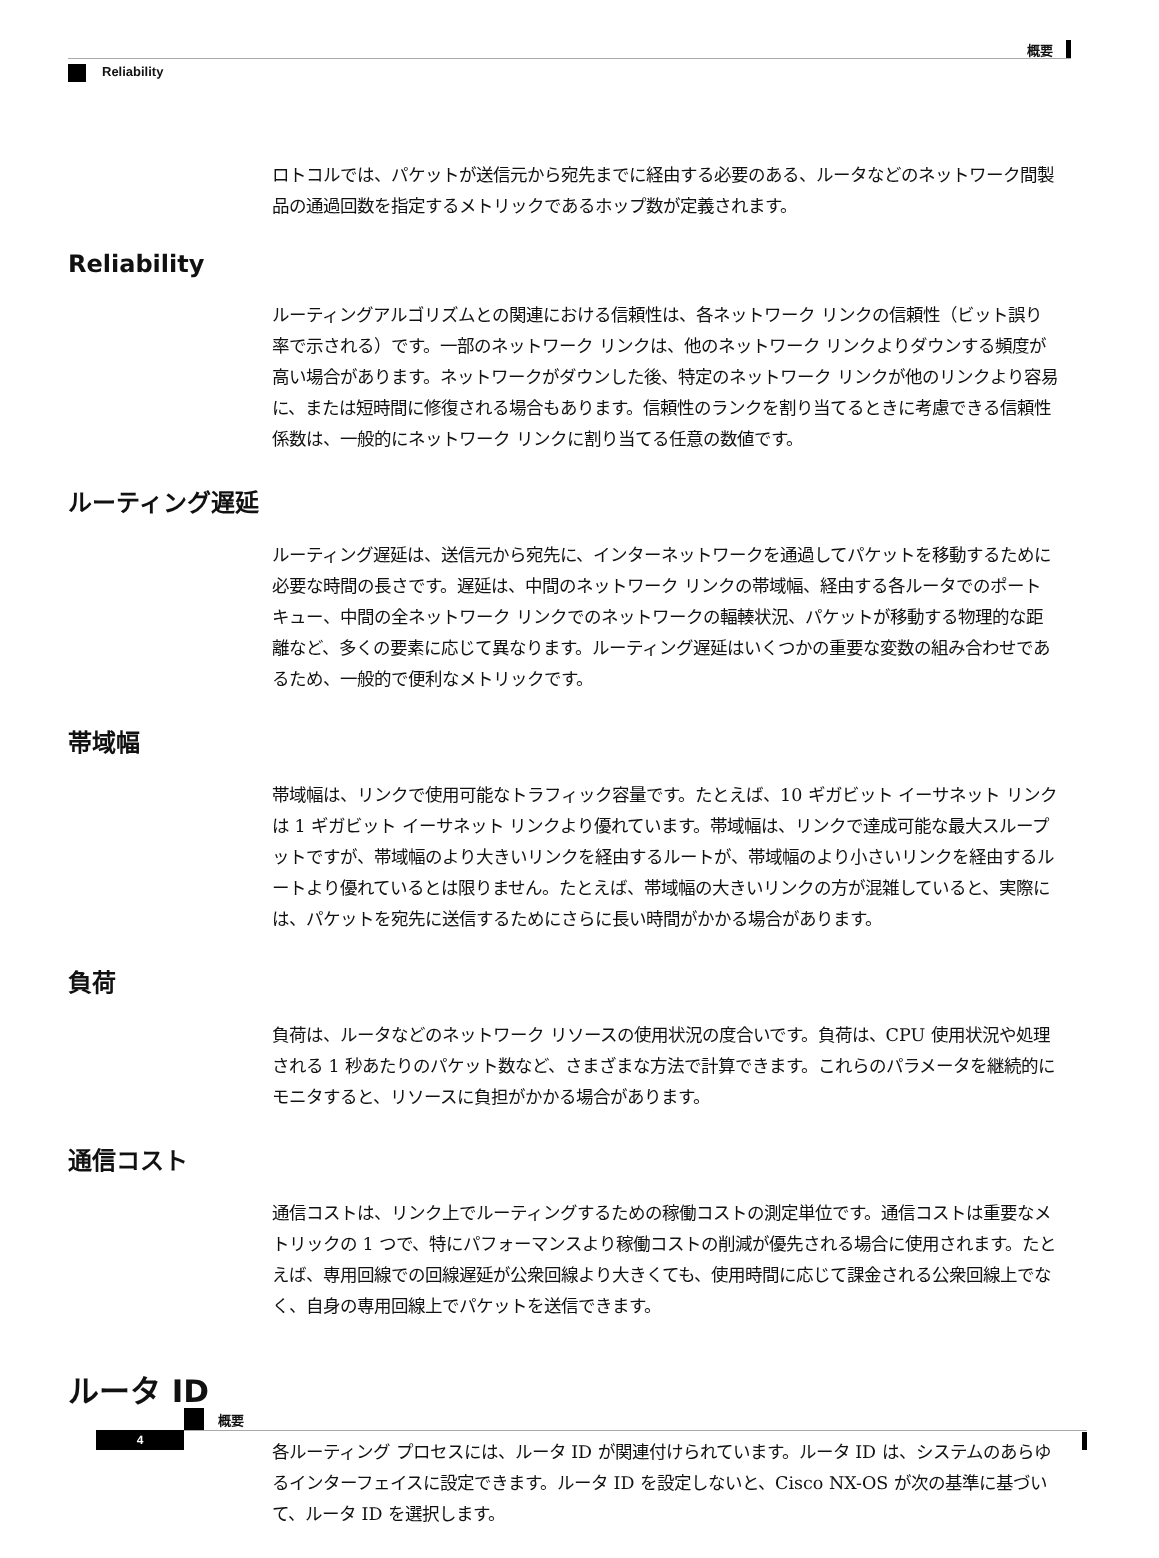概要
Reliability
ロトコルでは、パケットが送信元から宛先までに経由する必要のある、ルータなどのネットワーク間製品の通過回数を指定するメトリックであるホップ数が定義されます。
Reliability
ルーティングアルゴリズムとの関連における信頼性は、各ネットワーク リンクの信頼性（ビット誤り率で示される）です。一部のネットワーク リンクは、他のネットワーク リンクよりダウンする頻度が高い場合があります。ネットワークがダウンした後、特定のネットワーク リンクが他のリンクより容易に、または短時間に修復される場合もあります。信頼性のランクを割り当てるときに考慮できる信頼性係数は、一般的にネットワーク リンクに割り当てる任意の数値です。
ルーティング遅延
ルーティング遅延は、送信元から宛先に、インターネットワークを通過してパケットを移動するために必要な時間の長さです。遅延は、中間のネットワーク リンクの帯域幅、経由する各ルータでのポート キュー、中間の全ネットワーク リンクでのネットワークの輻輳状況、パケットが移動する物理的な距離など、多くの要素に応じて異なります。ルーティング遅延はいくつかの重要な変数の組み合わせであるため、一般的で便利なメトリックです。
帯域幅
帯域幅は、リンクで使用可能なトラフィック容量です。たとえば、10 ギガビット イーサネット リンクは 1 ギガビット イーサネット リンクより優れています。帯域幅は、リンクで達成可能な最大スループットですが、帯域幅のより大きいリンクを経由するルートが、帯域幅のより小さいリンクを経由するルートより優れているとは限りません。たとえば、帯域幅の大きいリンクの方が混雑していると、実際には、パケットを宛先に送信するためにさらに長い時間がかかる場合があります。
負荷
負荷は、ルータなどのネットワーク リソースの使用状況の度合いです。負荷は、CPU 使用状況や処理される 1 秒あたりのパケット数など、さまざまな方法で計算できます。これらのパラメータを継続的にモニタすると、リソースに負担がかかる場合があります。
通信コスト
通信コストは、リンク上でルーティングするための稼働コストの測定単位です。通信コストは重要なメトリックの 1 つで、特にパフォーマンスより稼働コストの削減が優先される場合に使用されます。たとえば、専用回線での回線遅延が公衆回線より大きくても、使用時間に応じて課金される公衆回線上でなく、自身の専用回線上でパケットを送信できます。
ルータ ID
各ルーティング プロセスには、ルータ ID が関連付けられています。ルータ ID は、システムのあらゆるインターフェイスに設定できます。ルータ ID を設定しないと、Cisco NX-OS が次の基準に基づいて、ルータ ID を選択します。
概要
4